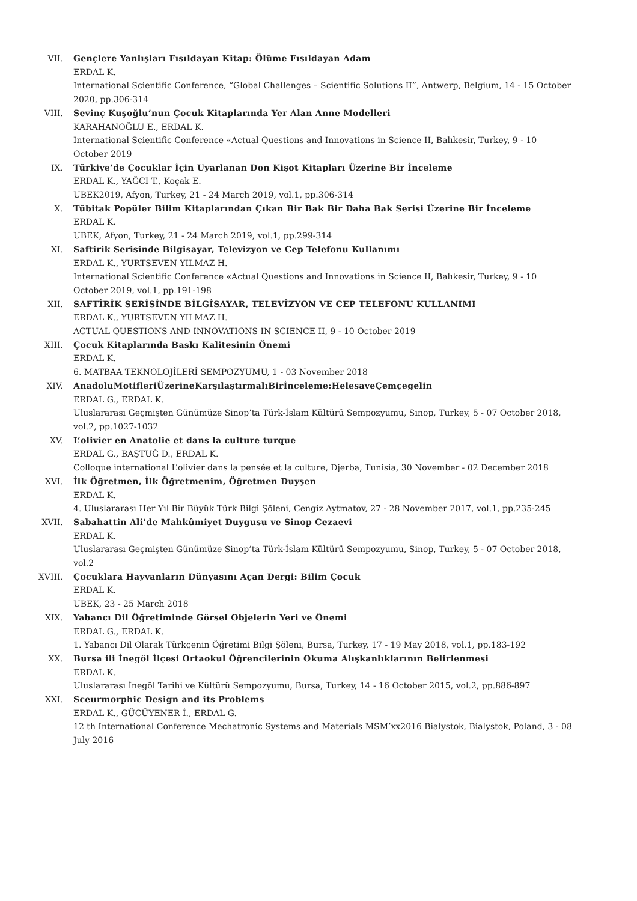VII. Gençlere Yanlışları Fısıldayan Kitap: Ölüme Fısıldayan Adam
ERDAL K.
International Scientific Conference, “Global Challenges – Scientific Solutions II”, Antwerp, Belgium, 14 - 15 October 2020, pp.306-314
VIII. Sevinç Kuşoğlu’nun Çocuk Kitaplarında Yer Alan Anne Modelleri
KARAHANOĞLU E., ERDAL K.
International Scientific Conference «Actual Questions and Innovations in Science II, Balıkesir, Turkey, 9 - 10 October 2019
IX. Türkiye’de Çocuklar İçin Uyarlanan Don Kişot Kitapları Üzerine Bir İnceleme
ERDAL K., YAĞCI T., Koçak E.
UBEK2019, Afyon, Turkey, 21 - 24 March 2019, vol.1, pp.306-314
X. Tübitak Popüler Bilim Kitaplarından Çıkan Bir Bak Bir Daha Bak Serisi Üzerine Bir İnceleme
ERDAL K.
UBEK, Afyon, Turkey, 21 - 24 March 2019, vol.1, pp.299-314
XI. Saftirik Serisinde Bilgisayar, Televizyon ve Cep Telefonu Kullanımı
ERDAL K., YURTSEVEN YILMAZ H.
International Scientific Conference «Actual Questions and Innovations in Science II, Balıkesir, Turkey, 9 - 10 October 2019, vol.1, pp.191-198
XII. SAFTİRİK SERİSİNDE BİLGİSAYAR, TELEVİZYON VE CEP TELEFONU KULLANIMI
ERDAL K., YURTSEVEN YILMAZ H.
ACTUAL QUESTIONS AND INNOVATIONS IN SCIENCE II, 9 - 10 October 2019
XIII. Çocuk Kitaplarında Baskı Kalitesinin Önemi
ERDAL K.
6. MATBAA TEKNOLOJİLERİ SEMPOZYUMU, 1 - 03 November 2018
XIV. AnadoluMotifleriÜzerineKarşılaştırmalıBirİnceleme:HelesaveÇemçegelin
ERDAL G., ERDAL K.
Uluslararası Geçmişten Günümüze Sinop’ta Türk-İslam Kültürü Sempozyumu, Sinop, Turkey, 5 - 07 October 2018, vol.2, pp.1027-1032
XV. L’olivier en Anatolie et dans la culture turque
ERDAL G., BAŞTUĞ D., ERDAL K.
Colloque international L’olivier dans la pensée et la culture, Djerba, Tunisia, 30 November - 02 December 2018
XVI. İlk Öğretmen, İlk Öğretmenim, Öğretmen Duyşen
ERDAL K.
4. Uluslararası Her Yıl Bir Büyük Türk Bilgi Şöleni, Cengiz Aytmatov, 27 - 28 November 2017, vol.1, pp.235-245
XVII. Sabahattin Ali’de Mahkûmiyet Duygusu ve Sinop Cezaevi
ERDAL K.
Uluslararası Geçmişten Günümüze Sinop’ta Türk-İslam Kültürü Sempozyumu, Sinop, Turkey, 5 - 07 October 2018, vol.2
XVIII. Çocuklara Hayvanların Dünyasını Açan Dergi: Bilim Çocuk
ERDAL K.
UBEK, 23 - 25 March 2018
XIX. Yabancı Dil Öğretiminde Görsel Objelerin Yeri ve Önemi
ERDAL G., ERDAL K.
1. Yabancı Dil Olarak Türkçenin Öğretimi Bilgi Şöleni, Bursa, Turkey, 17 - 19 May 2018, vol.1, pp.183-192
XX. Bursa ili İnegöl İlçesi Ortaokul Öğrencilerinin Okuma Alışkanlıklarının Belirlenmesi
ERDAL K.
Uluslararası İnegöl Tarihi ve Kültürü Sempozyumu, Bursa, Turkey, 14 - 16 October 2015, vol.2, pp.886-897
XXI. Sceurmorphic Design and its Problems
ERDAL K., GÜCÜYENER İ., ERDAL G.
12 th International Conference Mechatronic Systems and Materials MSM’xx2016 Bialystok, Bialystok, Poland, 3 - 08 July 2016